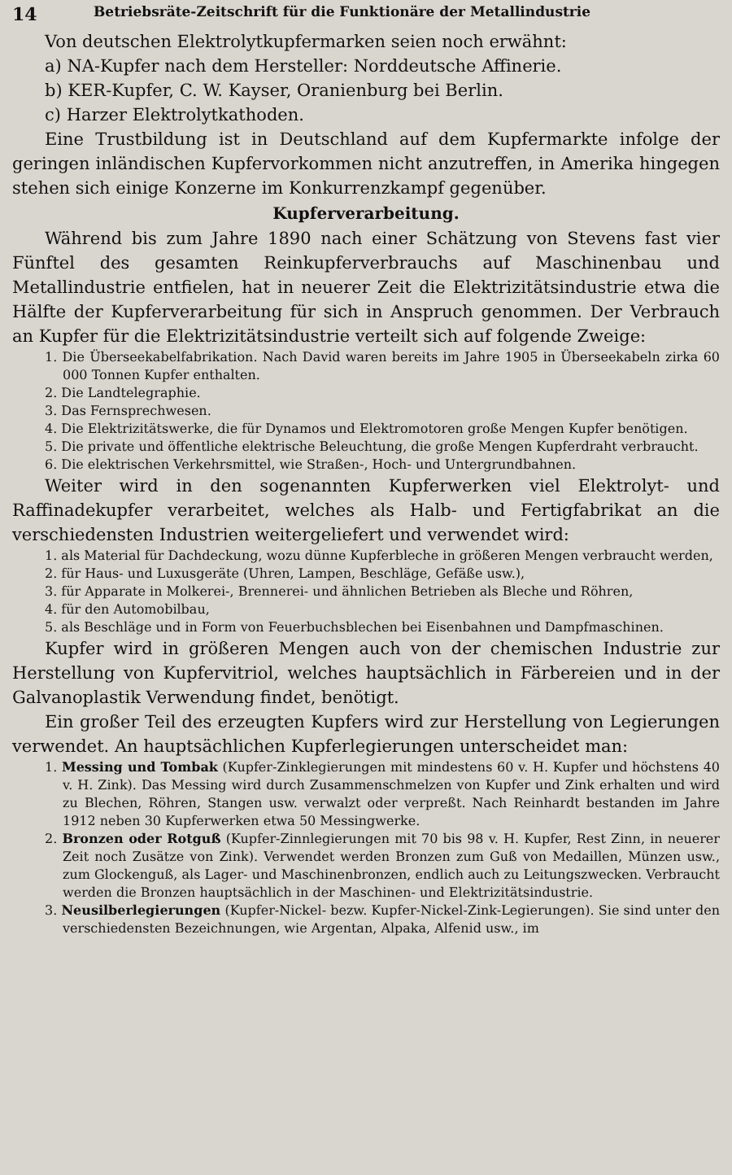14 Betriebsräte-Zeitschrift für die Funktionäre der Metallindustrie
Von deutschen Elektrolytkupfermarken seien noch erwähnt:
a) NA-Kupfer nach dem Hersteller: Norddeutsche Affinerie.
b) KER-Kupfer, C. W. Kayser, Oranienburg bei Berlin.
c) Harzer Elektrolytkathoden.
Eine Trustbildung ist in Deutschland auf dem Kupfermarkte infolge der geringen inländischen Kupfervorkommen nicht anzutreffen, in Amerika hingegen stehen sich einige Konzerne im Konkurrenzkampf gegenüber.
Kupferverarbeitung.
Während bis zum Jahre 1890 nach einer Schätzung von Stevens fast vier Fünftel des gesamten Reinkupferverbrauchs auf Maschinenbau und Metallindustrie entfielen, hat in neuerer Zeit die Elektrizitätsindustrie etwa die Hälfte der Kupferverarbeitung für sich in Anspruch genommen. Der Verbrauch an Kupfer für die Elektrizitätsindustrie verteilt sich auf folgende Zweige:
1. Die Überseekabelfabrikation. Nach David waren bereits im Jahre 1905 in Überseekabeln zirka 60 000 Tonnen Kupfer enthalten.
2. Die Landtelegraphie.
3. Das Fernsprechwesen.
4. Die Elektrizitätswerke, die für Dynamos und Elektromotoren große Mengen Kupfer benötigen.
5. Die private und öffentliche elektrische Beleuchtung, die große Mengen Kupferdraht verbraucht.
6. Die elektrischen Verkehrsmittel, wie Straßen-, Hoch- und Untergrundbahnen.
Weiter wird in den sogenannten Kupferwerken viel Elektrolyt- und Raffinadekupfer verarbeitet, welches als Halb- und Fertigfabrikat an die verschiedensten Industrien weitergeliefert und verwendet wird:
1. als Material für Dachdeckung, wozu dünne Kupferbleche in größeren Mengen verbraucht werden,
2. für Haus- und Luxusgeräte (Uhren, Lampen, Beschläge, Gefäße usw.),
3. für Apparate in Molkerei-, Brennerei- und ähnlichen Betrieben als Bleche und Röhren,
4. für den Automobilbau,
5. als Beschläge und in Form von Feuerbuchsblechen bei Eisenbahnen und Dampfmaschinen.
Kupfer wird in größeren Mengen auch von der chemischen Industrie zur Herstellung von Kupfervitriol, welches hauptsächlich in Färbereien und in der Galvanoplastik Verwendung findet, benötigt.
Ein großer Teil des erzeugten Kupfers wird zur Herstellung von Legierungen verwendet. An hauptsächlichen Kupferlegierungen unterscheidet man:
1. Messing und Tombak (Kupfer-Zinklegierungen mit mindestens 60 v. H. Kupfer und höchstens 40 v. H. Zink). Das Messing wird durch Zusammenschmelzen von Kupfer und Zink erhalten und wird zu Blechen, Röhren, Stangen usw. verwalzt oder verpreßt. Nach Reinhardt bestanden im Jahre 1912 neben 30 Kupferwerken etwa 50 Messingwerke.
2. Bronzen oder Rotguß (Kupfer-Zinnlegierungen mit 70 bis 98 v. H. Kupfer, Rest Zinn, in neuerer Zeit noch Zusätze von Zink). Verwendet werden Bronzen zum Guß von Medaillen, Münzen usw., zum Glockenguß, als Lager- und Maschinenbronzen, endlich auch zu Leitungszwecken. Verbraucht werden die Bronzen hauptsächlich in der Maschinen- und Elektrizitätsindustrie.
3. Neusilberlegierungen (Kupfer-Nickel- bezw. Kupfer-Nickel-Zink-Legierungen). Sie sind unter den verschiedensten Bezeichnungen, wie Argentan, Alpaka, Alfenid usw., im